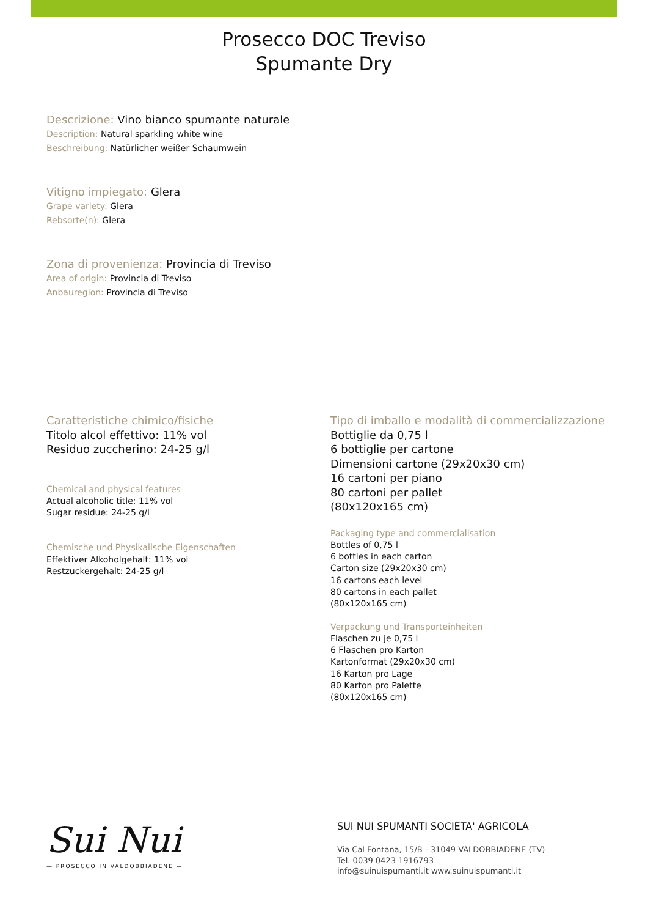Prosecco DOC Treviso
Spumante Dry
Descrizione: Vino bianco spumante naturale
Description: Natural sparkling white wine
Beschreibung: Natürlicher weißer Schaumwein
Vitigno impiegato: Glera
Grape variety: Glera
Rebsorte(n): Glera
Zona di provenienza: Provincia di Treviso
Area of origin: Provincia di Treviso
Anbauregion: Provincia di Treviso
Caratteristiche chimico/fisiche
Titolo alcol effettivo: 11% vol
Residuo zuccherino: 24-25 g/l
Chemical and physical features
Actual alcoholic title: 11% vol
Sugar residue: 24-25 g/l
Chemische und Physikalische Eigenschaften
Effektiver Alkoholgehalt: 11% vol
Restzuckergehalt: 24-25 g/l
Tipo di imballo e modalità di commercializzazione
Bottiglie da 0,75 l
6 bottiglie per cartone
Dimensioni cartone (29x20x30 cm)
16 cartoni per piano
80 cartoni per pallet
(80x120x165 cm)
Packaging type and commercialisation
Bottles of 0,75 l
6 bottles in each carton
Carton size (29x20x30 cm)
16 cartons each level
80 cartons in each pallet
(80x120x165 cm)
Verpackung und Transporteinheiten
Flaschen zu je 0,75 l
6 Flaschen pro Karton
Kartonformat (29x20x30 cm)
16 Karton pro Lage
80 Karton pro Palette
(80x120x165 cm)
Sui Nui
— PROSECCO IN VALDOBBIADENE —
SUI NUI SPUMANTI SOCIETA' AGRICOLA
Via Cal Fontana, 15/B - 31049 VALDOBBIADENE (TV)
Tel. 0039 0423 1916793
info@suinuispumanti.it www.suinuispumanti.it